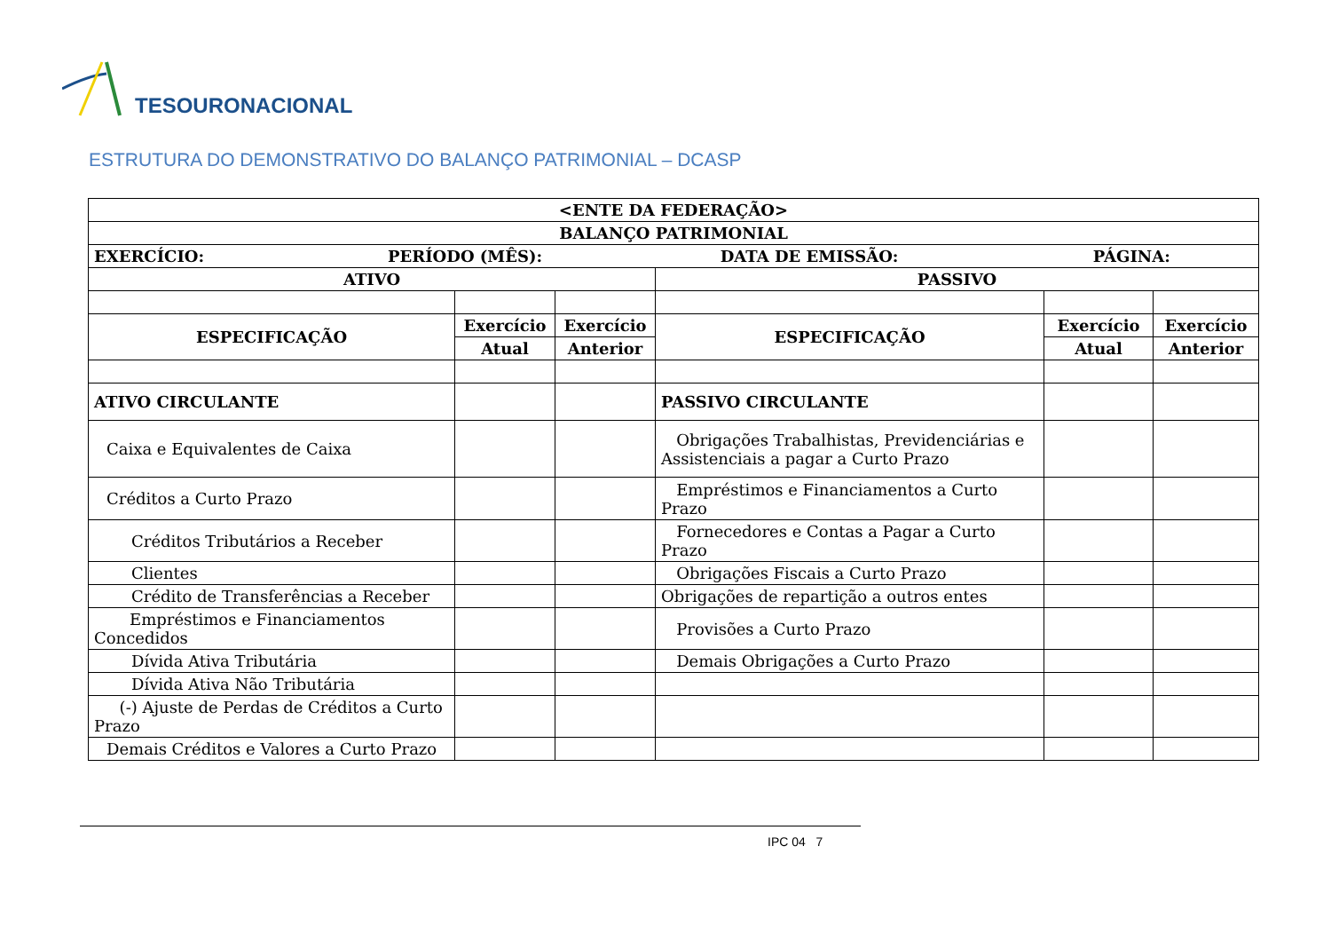TESOURONACIONAL
ESTRUTURA DO DEMONSTRATIVO DO BALANÇO PATRIMONIAL – DCASP
| <ENTE DA FEDERAÇÃO> | | | | | |
| --- | --- | --- | --- | --- | --- |
| BALANÇO PATRIMONIAL | | | | | |
| EXERCÍCIO: PERÍODO (MÊS): DATA DE EMISSÃO: PÁGINA: | | | | | |
| ATIVO | | | PASSIVO | | |
| ESPECIFICAÇÃO | Exercício | Exercício | ESPECIFICAÇÃO | Exercício | Exercício |
| | Atual | Anterior | | Atual | Anterior |
| ATIVO CIRCULANTE | | | PASSIVO CIRCULANTE | | |
| Caixa e Equivalentes de Caixa | | | Obrigações Trabalhistas, Previdenciárias e Assistenciais a pagar a Curto Prazo | | |
| Créditos a Curto Prazo | | | Empréstimos e Financiamentos a Curto Prazo | | |
| Créditos Tributários a Receber | | | Fornecedores e Contas a Pagar a Curto Prazo | | |
| Clientes | | | Obrigações Fiscais a Curto Prazo | | |
| Crédito de Transferências a Receber | | | Obrigações de repartição a outros entes | | |
| Empréstimos e Financiamentos Concedidos | | | Provisões a Curto Prazo | | |
| Dívida Ativa Tributária | | | Demais Obrigações a Curto Prazo | | |
| Dívida Ativa Não Tributária | | | | | |
| (-) Ajuste de Perdas de Créditos a Curto Prazo | | | | | |
| Demais Créditos e Valores a Curto Prazo | | | | | |
IPC 04 7